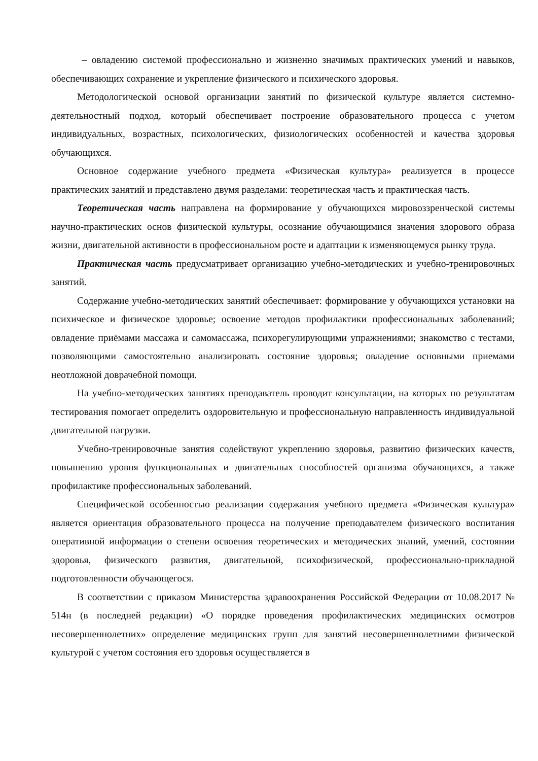– овладению системой профессионально и жизненно значимых практических умений и навыков, обеспечивающих сохранение и укрепление физического и психического здоровья.
Методологической основой организации занятий по физической культуре является системно-деятельностный подход, который обеспечивает построение образовательного процесса с учетом индивидуальных, возрастных, психологических, физиологических особенностей и качества здоровья обучающихся.
Основное содержание учебного предмета «Физическая культура» реализуется в процессе практических занятий и представлено двумя разделами: теоретическая часть и практическая часть.
Теоретическая часть направлена на формирование у обучающихся мировоззренческой системы научно-практических основ физической культуры, осознание обучающимися значения здорового образа жизни, двигательной активности в профессиональном росте и адаптации к изменяющемуся рынку труда.
Практическая часть предусматривает организацию учебно-методических и учебно-тренировочных занятий.
Содержание учебно-методических занятий обеспечивает: формирование у обучающихся установки на психическое и физическое здоровье; освоение методов профилактики профессиональных заболеваний; овладение приёмами массажа и самомассажа, психорегулирующими упражнениями; знакомство с тестами, позволяющими самостоятельно анализировать состояние здоровья; овладение основными приемами неотложной доврачебной помощи.
На учебно-методических занятиях преподаватель проводит консультации, на которых по результатам тестирования помогает определить оздоровительную и профессиональную направленность индивидуальной двигательной нагрузки.
Учебно-тренировочные занятия содействуют укреплению здоровья, развитию физических качеств, повышению уровня функциональных и двигательных способностей организма обучающихся, а также профилактике профессиональных заболеваний.
Специфической особенностью реализации содержания учебного предмета «Физическая культура» является ориентация образовательного процесса на получение преподавателем физического воспитания оперативной информации о степени освоения теоретических и методических знаний, умений, состоянии здоровья, физического развития, двигательной, психофизической, профессионально-прикладной подготовленности обучающегося.
В соответствии с приказом Министерства здравоохранения Российской Федерации от 10.08.2017 № 514н (в последней редакции) «О порядке проведения профилактических медицинских осмотров несовершеннолетних» определение медицинских групп для занятий несовершеннолетними физической культурой с учетом состояния его здоровья осуществляется в